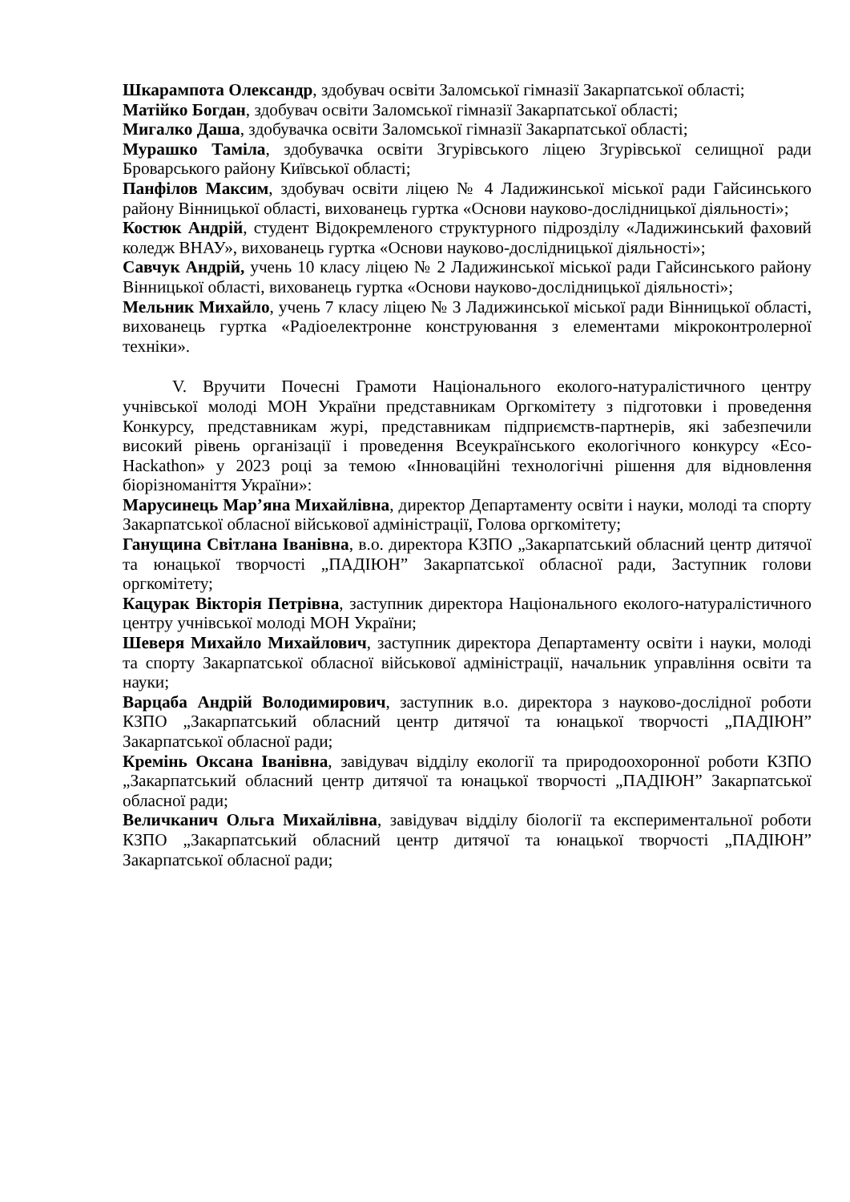Шкарампота Олександр, здобувач освіти Заломської гімназії Закарпатської області;
Матійко Богдан, здобувач освіти Заломської гімназії Закарпатської області;
Мигалко Даша, здобувачка освіти Заломської гімназії Закарпатської області;
Мурашко Таміла, здобувачка освіти Згурівського ліцею Згурівської селищної ради Броварського району Київської області;
Панфілов Максим, здобувач освіти ліцею № 4 Ладижинської міської ради Гайсинського району Вінницької області, вихованець гуртка «Основи науково-дослідницької діяльності»;
Костюк Андрій, студент Відокремленого структурного підрозділу «Ладижинський фаховий коледж ВНАУ», вихованець гуртка «Основи науково-дослідницької діяльності»;
Савчук Андрій, учень 10 класу ліцею № 2 Ладижинської міської ради Гайсинського району Вінницької області, вихованець гуртка «Основи науково-дослідницької діяльності»;
Мельник Михайло, учень 7 класу ліцею № 3 Ладижинської міської ради Вінницької області, вихованець гуртка «Радіоелектронне конструювання з елементами мікроконтролерної техніки».
V. Вручити Почесні Грамоти Національного еколого-натуралістичного центру учнівської молоді МОН України представникам Оргкомітету з підготовки і проведення Конкурсу, представникам журі, представникам підприємств-партнерів, які забезпечили високий рівень організації і проведення Всеукраїнського екологічного конкурсу «Eco-Hackathon» у 2023 році за темою «Інноваційні технологічні рішення для відновлення біорізноманіття України»:
Марусинець Мар’яна Михайлівна, директор Департаменту освіти і науки, молоді та спорту Закарпатської обласної військової адміністрації, Голова оргкомітету;
Ганущина Світлана Іванівна, в.о. директора КЗПО „Закарпатський обласний центр дитячої та юнацької творчості „ПАДІЮН” Закарпатської обласної ради, Заступник голови оргкомітету;
Кацурак Вікторія Петрівна, заступник директора Національного еколого-натуралістичного центру учнівської молоді МОН України;
Шеверя Михайло Михайлович, заступник директора Департаменту освіти і науки, молоді та спорту Закарпатської обласної військової адміністрації, начальник управління освіти та науки;
Варцаба Андрій Володимирович, заступник в.о. директора з науково-дослідної роботи КЗПО „Закарпатський обласний центр дитячої та юнацької творчості „ПАДІЮН” Закарпатської обласної ради;
Кремінь Оксана Іванівна, завідувач відділу екології та природоохоронної роботи КЗПО „Закарпатський обласний центр дитячої та юнацької творчості „ПАДІЮН” Закарпатської обласної ради;
Величканич Ольга Михайлівна, завідувач відділу біології та експериментальної роботи КЗПО „Закарпатський обласний центр дитячої та юнацької творчості „ПАДІЮН” Закарпатської обласної ради;